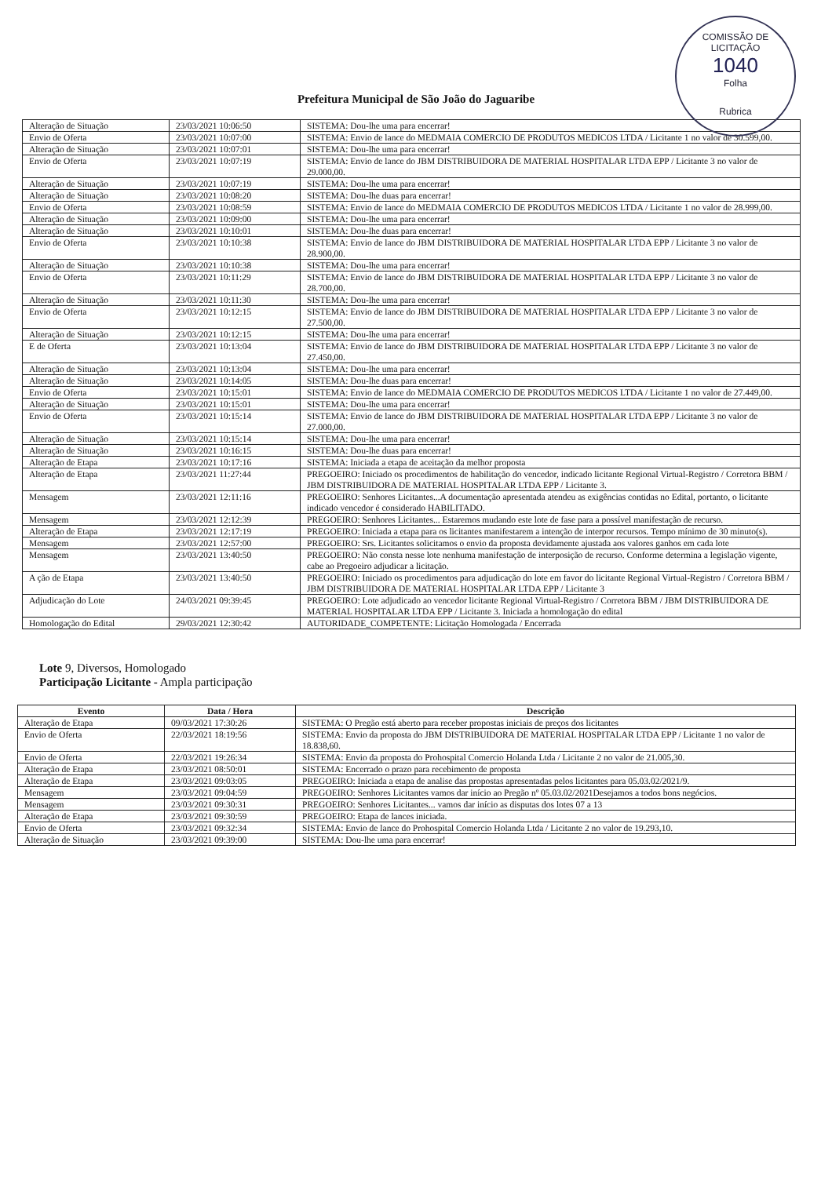COMISSÃO DE LICITAÇÃO
1040
Folha
Rubrica
Prefeitura Municipal de São João do Jaguaribe
| Alteração de Situação | 23/03/2021 10:06:50 | SISTEMA: Dou-lhe uma para encerrar! |
| Envio de Oferta | 23/03/2021 10:07:00 | SISTEMA: Envio de lance do MEDMAIA COMERCIO DE PRODUTOS MEDICOS LTDA / Licitante 1 no valor de 30.599,00. |
| Alteração de Situação | 23/03/2021 10:07:01 | SISTEMA: Dou-lhe uma para encerrar! |
| Envio de Oferta | 23/03/2021 10:07:19 | SISTEMA: Envio de lance do JBM DISTRIBUIDORA DE MATERIAL HOSPITALAR LTDA EPP / Licitante 3 no valor de 29.000,00. |
| Alteração de Situação | 23/03/2021 10:07:19 | SISTEMA: Dou-lhe uma para encerrar! |
| Alteração de Situação | 23/03/2021 10:08:20 | SISTEMA: Dou-lhe duas para encerrar! |
| Envio de Oferta | 23/03/2021 10:08:59 | SISTEMA: Envio de lance do MEDMAIA COMERCIO DE PRODUTOS MEDICOS LTDA / Licitante 1 no valor de 28.999,00. |
| Alteração de Situação | 23/03/2021 10:09:00 | SISTEMA: Dou-lhe uma para encerrar! |
| Alteração de Situação | 23/03/2021 10:10:01 | SISTEMA: Dou-lhe duas para encerrar! |
| Envio de Oferta | 23/03/2021 10:10:38 | SISTEMA: Envio de lance do JBM DISTRIBUIDORA DE MATERIAL HOSPITALAR LTDA EPP / Licitante 3 no valor de 28.900,00. |
| Alteração de Situação | 23/03/2021 10:10:38 | SISTEMA: Dou-lhe uma para encerrar! |
| Envio de Oferta | 23/03/2021 10:11:29 | SISTEMA: Envio de lance do JBM DISTRIBUIDORA DE MATERIAL HOSPITALAR LTDA EPP / Licitante 3 no valor de 28.700,00. |
| Alteração de Situação | 23/03/2021 10:11:30 | SISTEMA: Dou-lhe uma para encerrar! |
| Envio de Oferta | 23/03/2021 10:12:15 | SISTEMA: Envio de lance do JBM DISTRIBUIDORA DE MATERIAL HOSPITALAR LTDA EPP / Licitante 3 no valor de 27.500,00. |
| Alteração de Situação | 23/03/2021 10:12:15 | SISTEMA: Dou-lhe uma para encerrar! |
| E de Oferta | 23/03/2021 10:13:04 | SISTEMA: Envio de lance do JBM DISTRIBUIDORA DE MATERIAL HOSPITALAR LTDA EPP / Licitante 3 no valor de 27.450,00. |
| Alteração de Situação | 23/03/2021 10:13:04 | SISTEMA: Dou-lhe uma para encerrar! |
| Alteração de Situação | 23/03/2021 10:14:05 | SISTEMA: Dou-lhe duas para encerrar! |
| Envio de Oferta | 23/03/2021 10:15:01 | SISTEMA: Envio de lance do MEDMAIA COMERCIO DE PRODUTOS MEDICOS LTDA / Licitante 1 no valor de 27.449,00. |
| Alteração de Situação | 23/03/2021 10:15:01 | SISTEMA: Dou-lhe uma para encerrar! |
| Envio de Oferta | 23/03/2021 10:15:14 | SISTEMA: Envio de lance do JBM DISTRIBUIDORA DE MATERIAL HOSPITALAR LTDA EPP / Licitante 3 no valor de 27.000,00. |
| Alteração de Situação | 23/03/2021 10:15:14 | SISTEMA: Dou-lhe uma para encerrar! |
| Alteração de Situação | 23/03/2021 10:16:15 | SISTEMA: Dou-lhe duas para encerrar! |
| Alteração de Etapa | 23/03/2021 10:17:16 | SISTEMA: Iniciada a etapa de aceitação da melhor proposta |
| Alteração de Etapa | 23/03/2021 11:27:44 | PREGOEIRO: Iniciado os procedimentos de habilitação do vencedor, indicado licitante Regional Virtual-Registro / Corretora BBM / JBM DISTRIBUIDORA DE MATERIAL HOSPITALAR LTDA EPP / Licitante 3. |
| Mensagem | 23/03/2021 12:11:16 | PREGOEIRO: Senhores Licitantes...A documentação apresentada atendeu as exigências contidas no Edital, portanto, o licitante indicado vencedor é considerado HABILITADO. |
| Mensagem | 23/03/2021 12:12:39 | PREGOEIRO: Senhores Licitantes... Estaremos mudando este lote de fase para a possível manifestação de recurso. |
| Alteração de Etapa | 23/03/2021 12:17:19 | PREGOEIRO: Iniciada a etapa para os licitantes manifestarem a intenção de interpor recursos. Tempo mínimo de 30 minuto(s). |
| Mensagem | 23/03/2021 12:57:00 | PREGOEIRO: Srs. Licitantes solicitamos o envio da proposta devidamente ajustada aos valores ganhos em cada lote |
| Mensagem | 23/03/2021 13:40:50 | PREGOEIRO: Não consta nesse lote nenhuma manifestação de interposição de recurso. Conforme determina a legislação vigente, cabe ao Pregoeiro adjudicar a licitação. |
| A ção de Etapa | 23/03/2021 13:40:50 | PREGOEIRO: Iniciado os procedimentos para adjudicação do lote em favor do licitante Regional Virtual-Registro / Corretora BBM / JBM DISTRIBUIDORA DE MATERIAL HOSPITALAR LTDA EPP / Licitante 3 |
| Adjudicação do Lote | 24/03/2021 09:39:45 | PREGOEIRO: Lote adjudicado ao vencedor licitante Regional Virtual-Registro / Corretora BBM / JBM DISTRIBUIDORA DE MATERIAL HOSPITALAR LTDA EPP / Licitante 3. Iniciada a homologação do edital |
| Homologação do Edital | 29/03/2021 12:30:42 | AUTORIDADE_COMPETENTE: Licitação Homologada / Encerrada |
Lote 9, Diversos, Homologado
Participação Licitante - Ampla participação
| Evento | Data / Hora | Descrição |
| --- | --- | --- |
| Alteração de Etapa | 09/03/2021 17:30:26 | SISTEMA: O Pregão está aberto para receber propostas iniciais de preços dos licitantes |
| Envio de Oferta | 22/03/2021 18:19:56 | SISTEMA: Envio da proposta do JBM DISTRIBUIDORA DE MATERIAL HOSPITALAR LTDA EPP / Licitante 1 no valor de 18.838,60. |
| Envio de Oferta | 22/03/2021 19:26:34 | SISTEMA: Envio da proposta do Prohospital Comercio Holanda Ltda / Licitante 2 no valor de 21.005,30. |
| Alteração de Etapa | 23/03/2021 08:50:01 | SISTEMA: Encerrado o prazo para recebimento de proposta |
| Alteração de Etapa | 23/03/2021 09:03:05 | PREGOEIRO: Iniciada a etapa de analise das propostas apresentadas pelos licitantes para 05.03.02/2021/9. |
| Mensagem | 23/03/2021 09:04:59 | PREGOEIRO: Senhores Licitantes vamos dar início ao Pregão nº 05.03.02/2021Desejamos a todos bons negócios. |
| Mensagem | 23/03/2021 09:30:31 | PREGOEIRO: Senhores Licitantes... vamos dar início as disputas dos lotes 07 a 13 |
| Alteração de Etapa | 23/03/2021 09:30:59 | PREGOEIRO: Etapa de lances iniciada. |
| Envio de Oferta | 23/03/2021 09:32:34 | SISTEMA: Envio de lance do Prohospital Comercio Holanda Ltda / Licitante 2 no valor de 19.293,10. |
| Alteração de Situação | 23/03/2021 09:39:00 | SISTEMA: Dou-lhe uma para encerrar! |